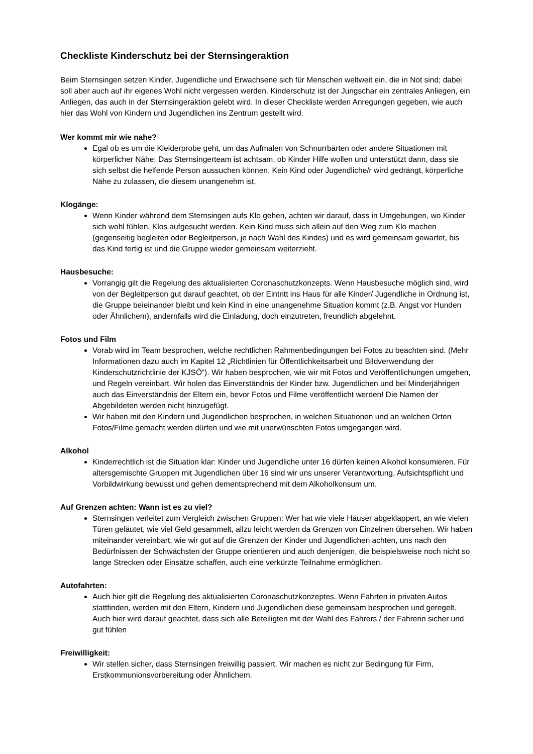Checkliste Kinderschutz bei der Sternsingeraktion
Beim Sternsingen setzen Kinder, Jugendliche und Erwachsene sich für Menschen weltweit ein, die in Not sind; dabei soll aber auch auf ihr eigenes Wohl nicht vergessen werden. Kinderschutz ist der Jungschar ein zentrales Anliegen, ein Anliegen, das auch in der Sternsingeraktion gelebt wird. In dieser Checkliste werden Anregungen gegeben, wie auch hier das Wohl von Kindern und Jugendlichen ins Zentrum gestellt wird.
Wer kommt mir wie nahe?
Egal ob es um die Kleiderprobe geht, um das Aufmalen von Schnurrbärten oder andere Situationen mit körperlicher Nähe: Das Sternsingerteam ist achtsam, ob Kinder Hilfe wollen und unterstützt dann, dass sie sich selbst die helfende Person aussuchen können. Kein Kind oder Jugendliche/r wird gedrängt, körperliche Nähe zu zulassen, die diesem unangenehm ist.
Klogänge:
Wenn Kinder während dem Sternsingen aufs Klo gehen, achten wir darauf, dass in Umgebungen, wo Kinder sich wohl fühlen, Klos aufgesucht werden. Kein Kind muss sich allein auf den Weg zum Klo machen (gegenseitig begleiten oder Begleitperson, je nach Wahl des Kindes) und es wird gemeinsam gewartet, bis das Kind fertig ist und die Gruppe wieder gemeinsam weiterzieht.
Hausbesuche:
Vorrangig gilt die Regelung des aktualisierten Coronaschutzkonzepts. Wenn Hausbesuche möglich sind, wird von der Begleitperson gut darauf geachtet, ob der Eintritt ins Haus für alle Kinder/ Jugendliche in Ordnung ist, die Gruppe beieinander bleibt und kein Kind in eine unangenehme Situation kommt (z.B. Angst vor Hunden oder Ähnlichem), andernfalls wird die Einladung, doch einzutreten, freundlich abgelehnt.
Fotos und Film
Vorab wird im Team besprochen, welche rechtlichen Rahmenbedingungen bei Fotos zu beachten sind. (Mehr Informationen dazu auch im Kapitel 12 „Richtlinien für Öffentlichkeitsarbeit und Bildverwendung der Kinderschutzrichtlinie der KJSÖ“). Wir haben besprochen, wie wir mit Fotos und Veröffentlichungen umgehen, und Regeln vereinbart. Wir holen das Einverständnis der Kinder bzw. Jugendlichen und bei Minderjährigen auch das Einverständnis der Eltern ein, bevor Fotos und Filme veröffentlicht werden! Die Namen der Abgebildeten werden nicht hinzugefügt.
Wir haben mit den Kindern und Jugendlichen besprochen, in welchen Situationen und an welchen Orten Fotos/Filme gemacht werden dürfen und wie mit unerwünschten Fotos umgegangen wird.
Alkohol
Kinderrechtlich ist die Situation klar: Kinder und Jugendliche unter 16 dürfen keinen Alkohol konsumieren. Für altersgemischte Gruppen mit Jugendlichen über 16 sind wir uns unserer Verantwortung, Aufsichtspflicht und Vorbildwirkung bewusst und gehen dementsprechend mit dem Alkoholkonsum um.
Auf Grenzen achten: Wann ist es zu viel?
Sternsingen verleitet zum Vergleich zwischen Gruppen: Wer hat wie viele Häuser abgeklappert, an wie vielen Türen geläutet, wie viel Geld gesammelt, allzu leicht werden da Grenzen von Einzelnen übersehen. Wir haben miteinander vereinbart, wie wir gut auf die Grenzen der Kinder und Jugendlichen achten, uns nach den Bedürfnissen der Schwächsten der Gruppe orientieren und auch denjenigen, die beispielsweise noch nicht so lange Strecken oder Einsätze schaffen, auch eine verkürzte Teilnahme ermöglichen.
Autofahrten:
Auch hier gilt die Regelung des aktualisierten Coronaschutzkonzeptes. Wenn Fahrten in privaten Autos stattfinden, werden mit den Eltern, Kindern und Jugendlichen diese gemeinsam besprochen und geregelt. Auch hier wird darauf geachtet, dass sich alle Beteiligten mit der Wahl des Fahrers / der Fahrerin sicher und gut fühlen
Freiwilligkeit:
Wir stellen sicher, dass Sternsingen freiwillig passiert. Wir machen es nicht zur Bedingung für Firm, Erstkommunionsvorbereitung oder Ähnlichem.